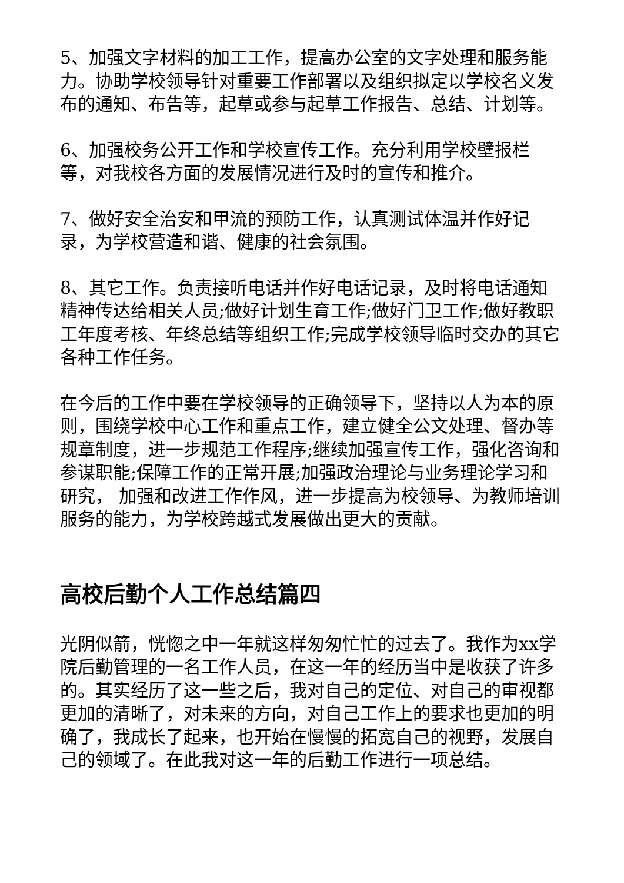5、加强文字材料的加工工作，提高办公室的文字处理和服务能力。协助学校领导针对重要工作部署以及组织拟定以学校名义发布的通知、布告等，起草或参与起草工作报告、总结、计划等。
6、加强校务公开工作和学校宣传工作。充分利用学校壁报栏等，对我校各方面的发展情况进行及时的宣传和推介。
7、做好安全治安和甲流的预防工作，认真测试体温并作好记录，为学校营造和谐、健康的社会氛围。
8、其它工作。负责接听电话并作好电话记录，及时将电话通知精神传达给相关人员;做好计划生育工作;做好门卫工作;做好教职工年度考核、年终总结等组织工作;完成学校领导临时交办的其它各种工作任务。
在今后的工作中要在学校领导的正确领导下，坚持以人为本的原则，围绕学校中心工作和重点工作，建立健全公文处理、督办等规章制度，进一步规范工作程序;继续加强宣传工作，强化咨询和参谋职能;保障工作的正常开展;加强政治理论与业务理论学习和研究， 加强和改进工作作风，进一步提高为校领导、为教师培训服务的能力，为学校跨越式发展做出更大的贡献。
高校后勤个人工作总结篇四
光阴似箭，恍惚之中一年就这样匆匆忙忙的过去了。我作为xx学院后勤管理的一名工作人员，在这一年的经历当中是收获了许多的。其实经历了这一些之后，我对自己的定位、对自己的审视都更加的清晰了，对未来的方向，对自己工作上的要求也更加的明确了，我成长了起来，也开始在慢慢的拓宽自己的视野，发展自己的领域了。在此我对这一年的后勤工作进行一项总结。